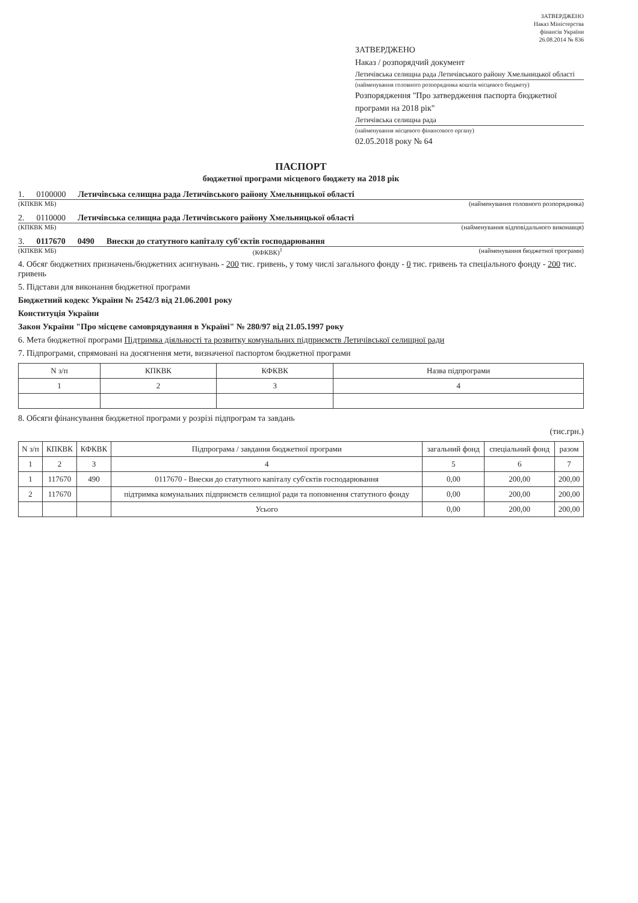ЗАТВЕРДЖЕНО
Наказ Міністерства
фінансів України
26.08.2014 № 836
ЗАТВЕРДЖЕНО
Наказ / розпорядчий документ
Летичівська селищна рада Летичівського району Хмельницької області
(найменування головного розпорядника коштів місцевого бюджету)
Розпорядження "Про затвердження паспорта бюджетної програми на 2018 рік"
Летичівська селищна рада
(найменування місцевого фінансового органу)
02.05.2018 року № 64
ПАСПОРТ
бюджетної програми місцевого бюджету на 2018 рік
1. 0100000 Летичівська селищна рада Летичівського району Хмельницької області
(КПКВК МБ) (найменування головного розпорядника)
2. 0110000 Летичівська селищна рада Летичівського району Хмельницької області
(КПКВК МБ) (найменування відповідального виконавця)
3. 0117670 0490 Внески до статутного капіталу суб'єктів господарювання
(КПКВК МБ) (КФКВК)<sup>1</sup> (найменування бюджетної програми)
4. Обсяг бюджетних призначень/бюджетних асигнувань - 200 тис. гривень, у тому числі загального фонду - 0 тис. гривень та спеціального фонду - 200 тис. гривень
5. Підстави для виконання бюджетної програми
Бюджетний кодекс України № 2542/3 від 21.06.2001 року
Конституція України
Закон України "Про місцеве самоврядування в Україні" № 280/97 від 21.05.1997 року
6. Мета бюджетної програми Підтримка діяльності та розвитку комунальних підприємств Летичівської селищної ради
7. Підпрограми, спрямовані на досягнення мети, визначеної паспортом бюджетної програми
| N з/п | КПКВК | КФКВК | Назва підпрограми |
| --- | --- | --- | --- |
| 1 | 2 | 3 | 4 |
8. Обсяги фінансування бюджетної програми у розрізі підпрограм та завдань
(тис.грн.)
| N з/п | КПКВК | КФКВК | Підпрограма / завдання бюджетної програми | загальний фонд | спеціальний фонд | разом |
| --- | --- | --- | --- | --- | --- | --- |
| 1 | 2 | 3 | 4 | 5 | 6 | 7 |
| 1 | 117670 | 490 | 0117670 - Внески до статутного капіталу суб'єктів господарювання | 0,00 | 200,00 | 200,00 |
| 2 | 117670 | | підтримка комунальних підприємств селищної ради та поповнення статутного фонду | 0,00 | 200,00 | 200,00 |
| | | | Усього | 0,00 | 200,00 | 200,00 |